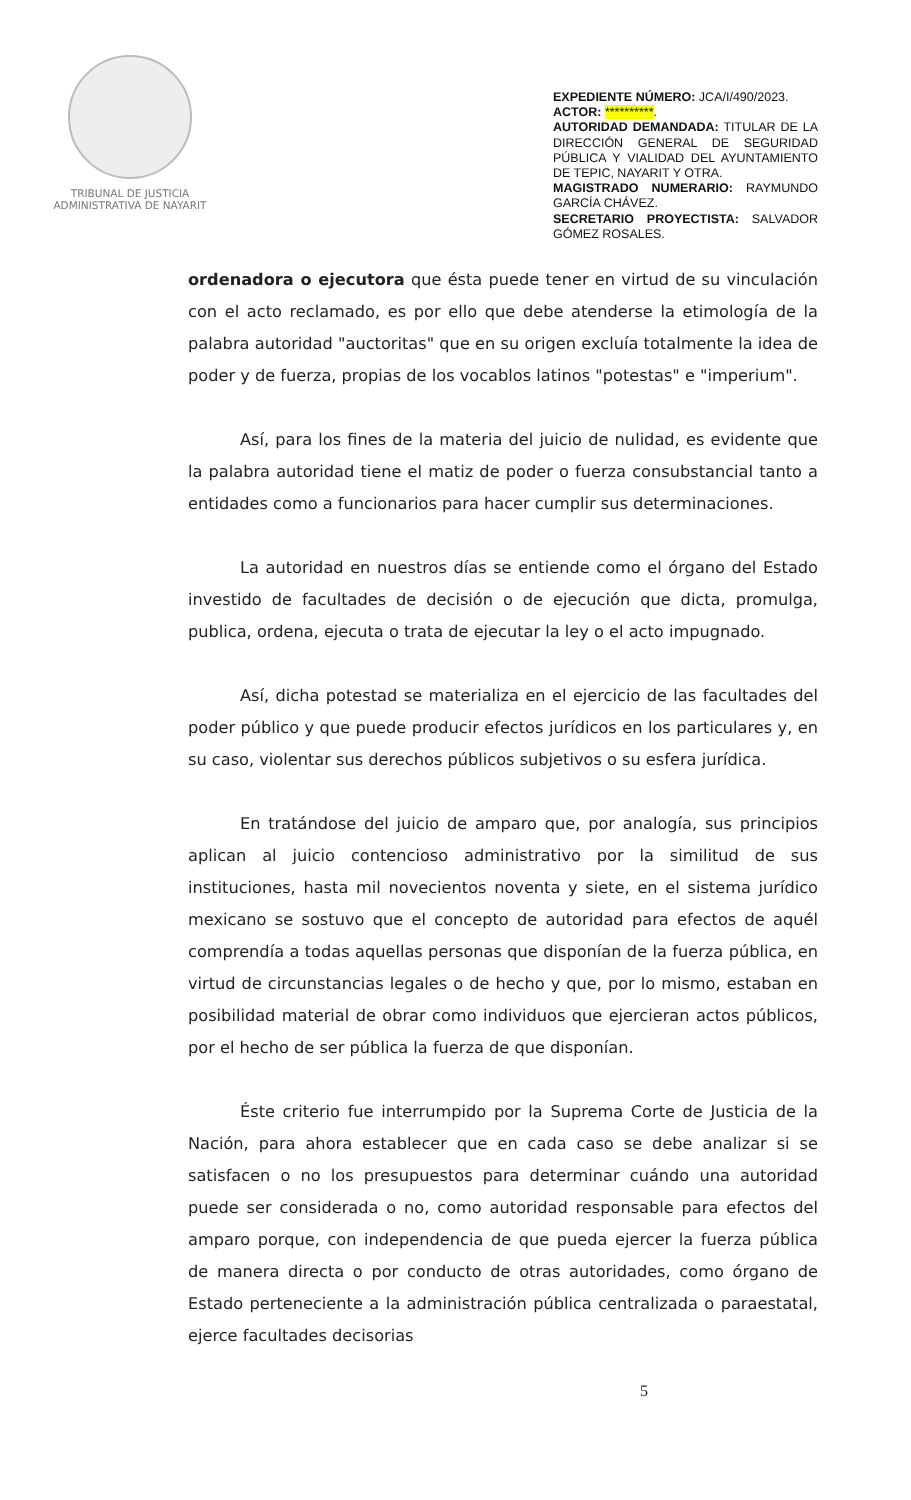TRIBUNAL DE JUSTICIA
ADMINISTRATIVA DE NAYARIT
EXPEDIENTE NÚMERO: JCA/I/490/2023.
ACTOR: **********.
AUTORIDAD DEMANDADA: TITULAR DE LA DIRECCIÓN GENERAL DE SEGURIDAD PÚBLICA Y VIALIDAD DEL AYUNTAMIENTO DE TEPIC, NAYARIT Y OTRA.
MAGISTRADO NUMERARIO: RAYMUNDO GARCÍA CHÁVEZ.
SECRETARIO PROYECTISTA: SALVADOR GÓMEZ ROSALES.
ordenadora o ejecutora que ésta puede tener en virtud de su vinculación con el acto reclamado, es por ello que debe atenderse la etimología de la palabra autoridad "auctoritas" que en su origen excluía totalmente la idea de poder y de fuerza, propias de los vocablos latinos "potestas" e "imperium".
Así, para los fines de la materia del juicio de nulidad, es evidente que la palabra autoridad tiene el matiz de poder o fuerza consubstancial tanto a entidades como a funcionarios para hacer cumplir sus determinaciones.
La autoridad en nuestros días se entiende como el órgano del Estado investido de facultades de decisión o de ejecución que dicta, promulga, publica, ordena, ejecuta o trata de ejecutar la ley o el acto impugnado.
Así, dicha potestad se materializa en el ejercicio de las facultades del poder público y que puede producir efectos jurídicos en los particulares y, en su caso, violentar sus derechos públicos subjetivos o su esfera jurídica.
En tratándose del juicio de amparo que, por analogía, sus principios aplican al juicio contencioso administrativo por la similitud de sus instituciones, hasta mil novecientos noventa y siete, en el sistema jurídico mexicano se sostuvo que el concepto de autoridad para efectos de aquél comprendía a todas aquellas personas que disponían de la fuerza pública, en virtud de circunstancias legales o de hecho y que, por lo mismo, estaban en posibilidad material de obrar como individuos que ejercieran actos públicos, por el hecho de ser pública la fuerza de que disponían.
Éste criterio fue interrumpido por la Suprema Corte de Justicia de la Nación, para ahora establecer que en cada caso se debe analizar si se satisfacen o no los presupuestos para determinar cuándo una autoridad puede ser considerada o no, como autoridad responsable para efectos del amparo porque, con independencia de que pueda ejercer la fuerza pública de manera directa o por conducto de otras autoridades, como órgano de Estado perteneciente a la administración pública centralizada o paraestatal, ejerce facultades decisorias
5